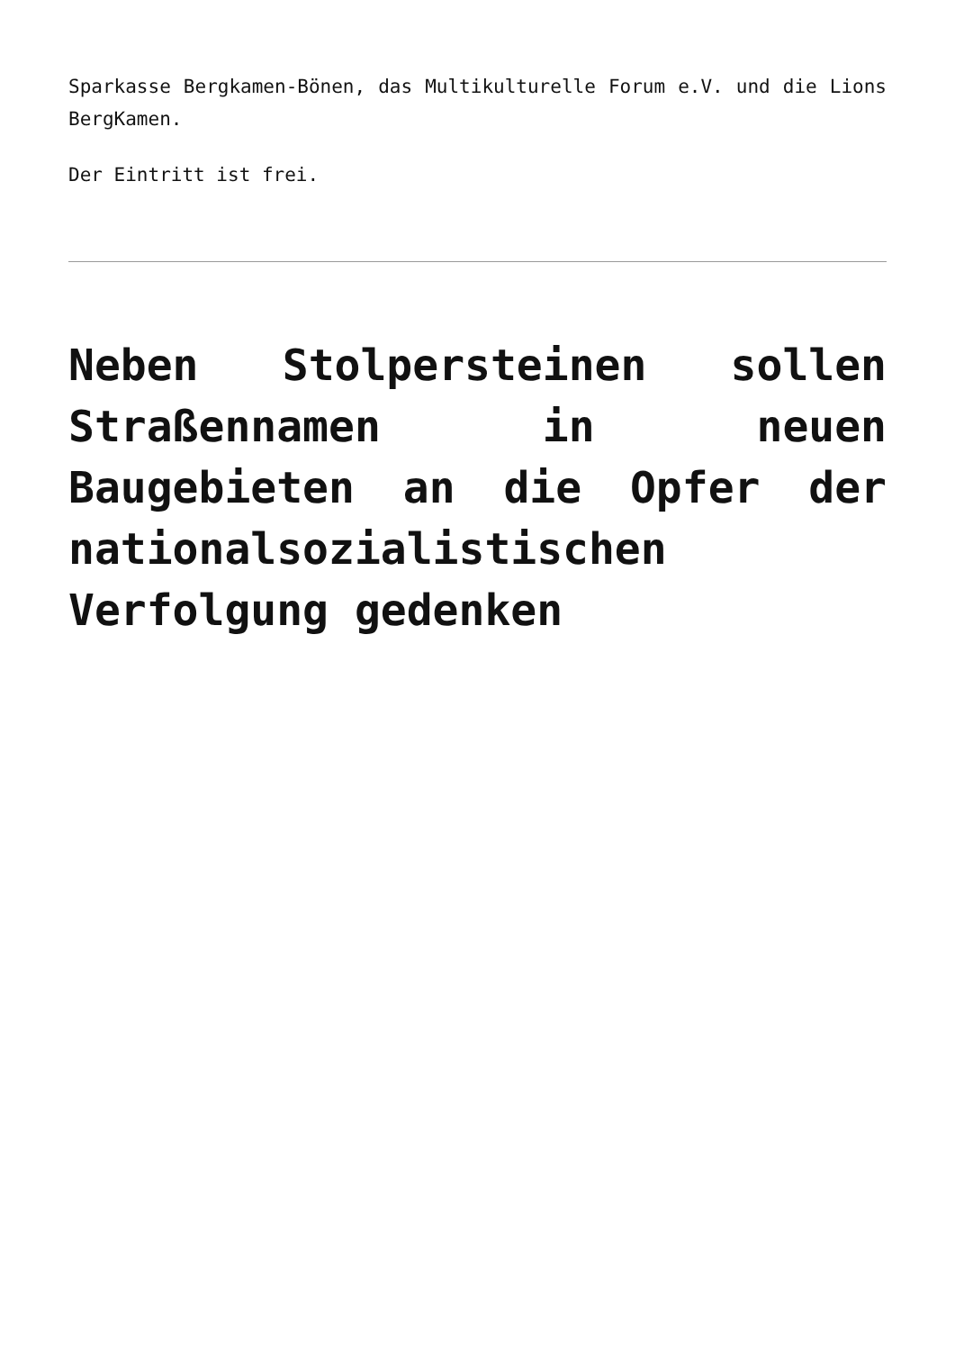Sparkasse Bergkamen-Bönen, das Multikulturelle Forum e.V. und die Lions BergKamen.
Der Eintritt ist frei.
Neben Stolpersteinen sollen Straßennamen in neuen Baugebieten an die Opfer der nationalsozialistischen Verfolgung gedenken